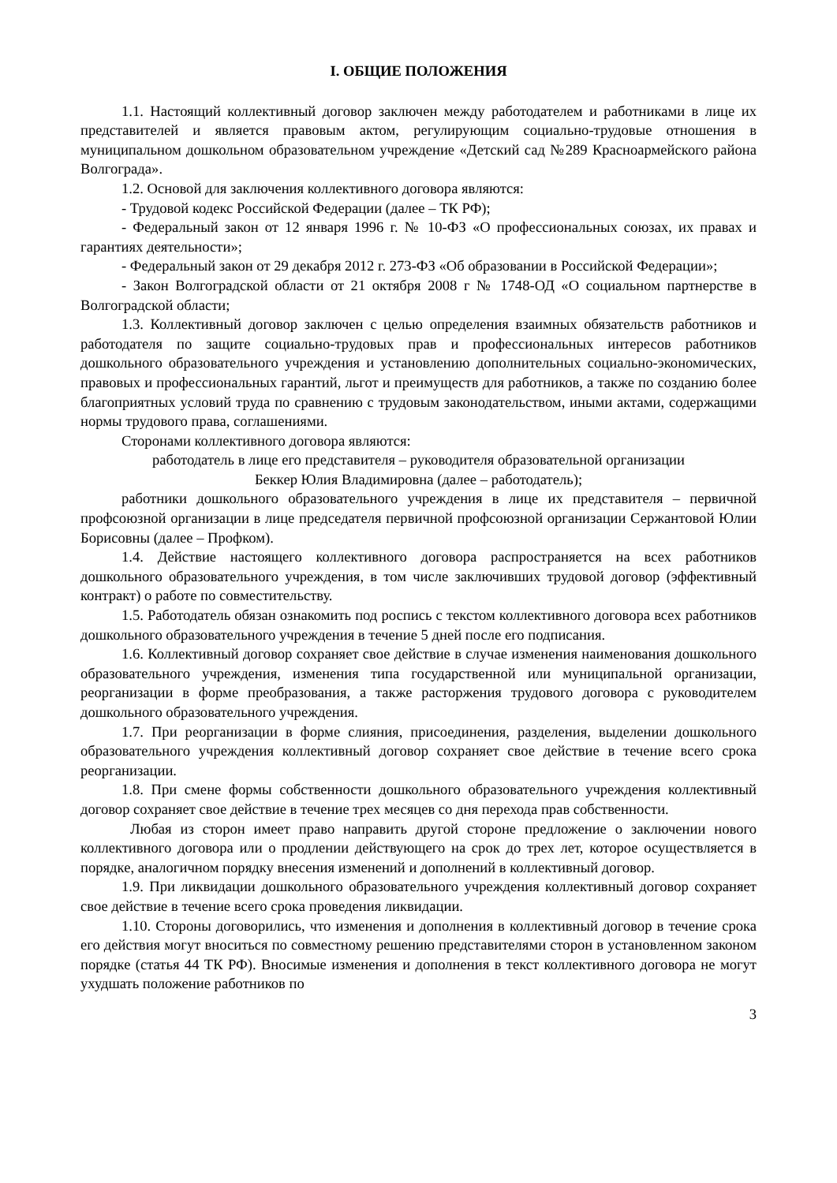I. ОБЩИЕ ПОЛОЖЕНИЯ
1.1. Настоящий коллективный договор заключен между работодателем и работниками в лице их представителей и является правовым актом, регулирующим социально-трудовые отношения в муниципальном дошкольном образовательном учреждение «Детский сад №289 Красноармейского района Волгограда».
1.2. Основой для заключения коллективного договора являются:
- Трудовой кодекс Российской Федерации (далее – ТК РФ);
- Федеральный закон от 12 января 1996 г. № 10-ФЗ «О профессиональных союзах, их правах и гарантиях деятельности»;
- Федеральный закон от 29 декабря 2012 г. 273-ФЗ «Об образовании в Российской Федерации»;
- Закон Волгоградской области от 21 октября 2008 г № 1748-ОД «О социальном партнерстве в Волгоградской области;
1.3. Коллективный договор заключен с целью определения взаимных обязательств работников и работодателя по защите социально-трудовых прав и профессиональных интересов работников дошкольного образовательного учреждения и установлению дополнительных социально-экономических, правовых и профессиональных гарантий, льгот и преимуществ для работников, а также по созданию более благоприятных условий труда по сравнению с трудовым законодательством, иными актами, содержащими нормы трудового права, соглашениями.
Сторонами коллективного договора являются:
работодатель в лице его представителя – руководителя образовательной организации
Беккер Юлия Владимировна (далее – работодатель);
работники дошкольного образовательного учреждения в лице их представителя – первичной профсоюзной организации в лице председателя первичной профсоюзной организации Сержантовой Юлии Борисовны (далее – Профком).
1.4. Действие настоящего коллективного договора распространяется на всех работников дошкольного образовательного учреждения, в том числе заключивших трудовой договор (эффективный контракт) о работе по совместительству.
1.5. Работодатель обязан ознакомить под роспись с текстом коллективного договора всех работников дошкольного образовательного учреждения в течение 5 дней после его подписания.
1.6. Коллективный договор сохраняет свое действие в случае изменения наименования дошкольного образовательного учреждения, изменения типа государственной или муниципальной организации, реорганизации в форме преобразования, а также расторжения трудового договора с руководителем дошкольного образовательного учреждения.
1.7. При реорганизации в форме слияния, присоединения, разделения, выделении дошкольного образовательного учреждения коллективный договор сохраняет свое действие в течение всего срока реорганизации.
1.8. При смене формы собственности дошкольного образовательного учреждения коллективный договор сохраняет свое действие в течение трех месяцев со дня перехода прав собственности.
Любая из сторон имеет право направить другой стороне предложение о заключении нового коллективного договора или о продлении действующего на срок до трех лет, которое осуществляется в порядке, аналогичном порядку внесения изменений и дополнений в коллективный договор.
1.9. При ликвидации дошкольного образовательного учреждения коллективный договор сохраняет свое действие в течение всего срока проведения ликвидации.
1.10. Стороны договорились, что изменения и дополнения в коллективный договор в течение срока его действия могут вноситься по совместному решению представителями сторон в установленном законом порядке (статья 44 ТК РФ). Вносимые изменения и дополнения в текст коллективного договора не могут ухудшать положение работников по
3